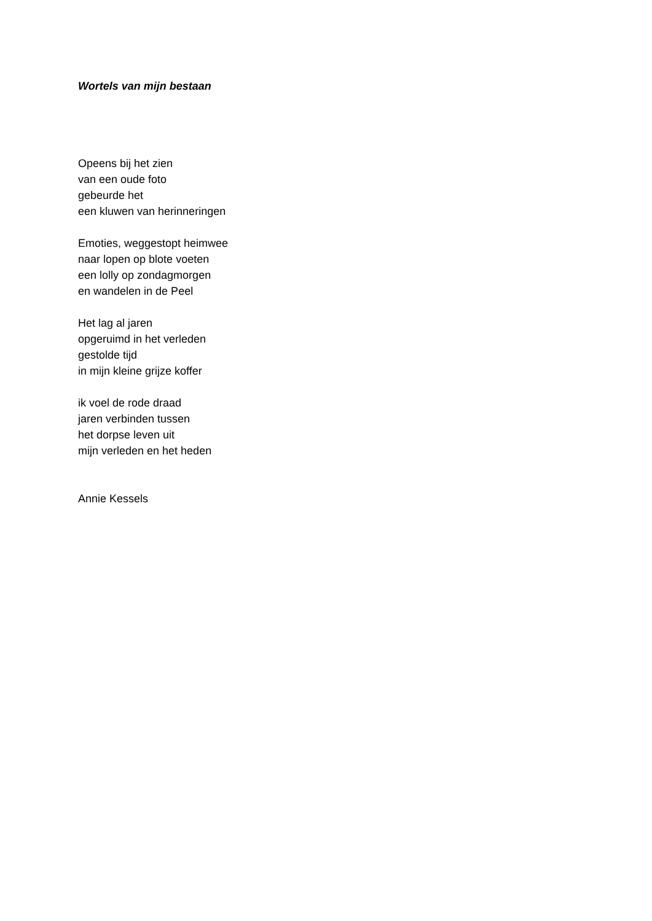Wortels van mijn bestaan
Opeens bij het zien
van een oude foto
gebeurde het
een kluwen van herinneringen
Emoties, weggestopt heimwee
naar lopen op blote voeten
een lolly op zondagmorgen
en wandelen in de Peel
Het lag al jaren
opgeruimd in het verleden
gestolde tijd
in mijn kleine grijze koffer
ik voel de rode draad
jaren verbinden tussen
het dorpse leven uit
mijn verleden en het heden
Annie Kessels